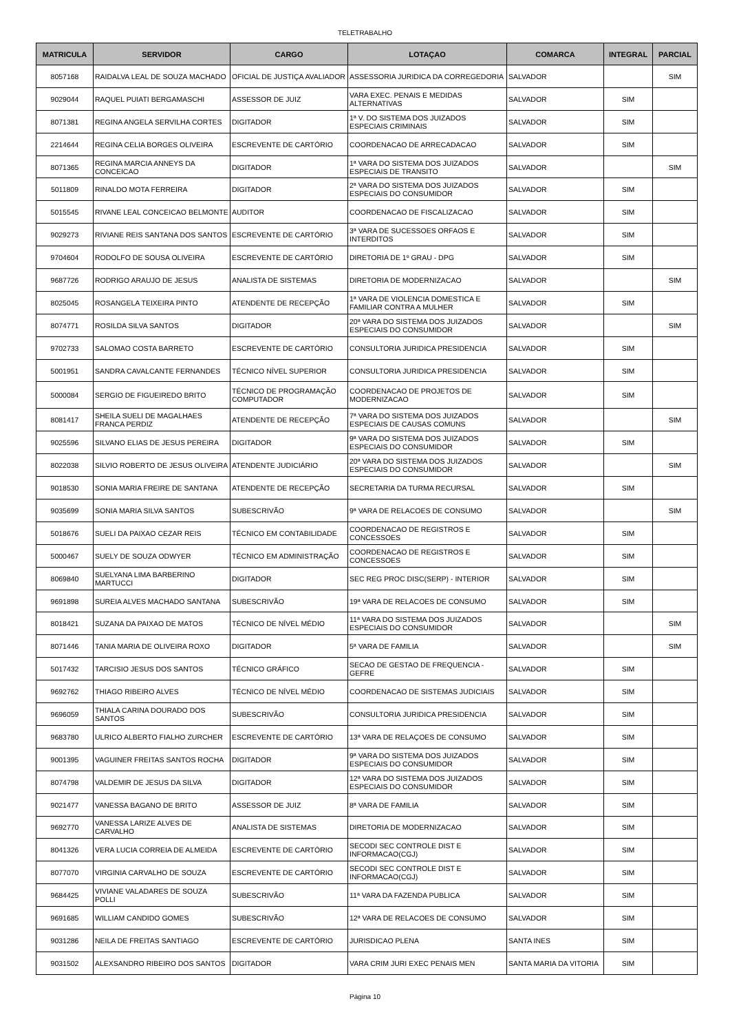TELETRABALHO
| MATRICULA | SERVIDOR | CARGO | LOTAÇAO | COMARCA | INTEGRAL | PARCIAL |
| --- | --- | --- | --- | --- | --- | --- |
| 8057168 | RAIDALVA LEAL DE SOUZA MACHADO | OFICIAL DE JUSTIÇA AVALIADOR | ASSESSORIA JURIDICA DA CORREGEDORIA | SALVADOR | | SIM |
| 9029044 | RAQUEL PUIATI BERGAMASCHI | ASSESSOR DE JUIZ | VARA EXEC. PENAIS E MEDIDAS ALTERNATIVAS | SALVADOR | SIM | |
| 8071381 | REGINA ANGELA SERVILHA CORTES | DIGITADOR | 1ª V. DO SISTEMA DOS JUIZADOS ESPECIAIS CRIMINAIS | SALVADOR | SIM | |
| 2214644 | REGINA CELIA BORGES OLIVEIRA | ESCREVENTE DE CARTÓRIO | COORDENACAO DE ARRECADACAO | SALVADOR | SIM | |
| 8071365 | REGINA MARCIA ANNEYS DA CONCEICAO | DIGITADOR | 1ª VARA DO SISTEMA DOS JUIZADOS ESPECIAIS DE TRANSITO | SALVADOR | | SIM |
| 5011809 | RINALDO MOTA FERREIRA | DIGITADOR | 2ª VARA DO SISTEMA DOS JUIZADOS ESPECIAIS DO CONSUMIDOR | SALVADOR | SIM | |
| 5015545 | RIVANE LEAL CONCEICAO BELMONTE | AUDITOR | COORDENACAO DE FISCALIZACAO | SALVADOR | SIM | |
| 9029273 | RIVIANE REIS SANTANA DOS SANTOS | ESCREVENTE DE CARTÓRIO | 3ª VARA DE SUCESSOES ORFAOS E INTERDITOS | SALVADOR | SIM | |
| 9704604 | RODOLFO DE SOUSA OLIVEIRA | ESCREVENTE DE CARTÓRIO | DIRETORIA DE 1º GRAU - DPG | SALVADOR | SIM | |
| 9687726 | RODRIGO ARAUJO DE JESUS | ANALISTA DE SISTEMAS | DIRETORIA DE MODERNIZACAO | SALVADOR | | SIM |
| 8025045 | ROSANGELA TEIXEIRA PINTO | ATENDENTE DE RECEPÇÃO | 1ª VARA DE VIOLENCIA DOMESTICA E FAMILIAR CONTRA A MULHER | SALVADOR | SIM | |
| 8074771 | ROSILDA SILVA SANTOS | DIGITADOR | 20ª VARA DO SISTEMA DOS JUIZADOS ESPECIAIS DO CONSUMIDOR | SALVADOR | | SIM |
| 9702733 | SALOMAO COSTA BARRETO | ESCREVENTE DE CARTÓRIO | CONSULTORIA JURIDICA PRESIDENCIA | SALVADOR | SIM | |
| 5001951 | SANDRA CAVALCANTE FERNANDES | TÉCNICO NÍVEL SUPERIOR | CONSULTORIA JURIDICA PRESIDENCIA | SALVADOR | SIM | |
| 5000084 | SERGIO DE FIGUEIREDO BRITO | TÉCNICO DE PROGRAMAÇÃO COMPUTADOR | COORDENACAO DE PROJETOS DE MODERNIZACAO | SALVADOR | SIM | |
| 8081417 | SHEILA SUELI DE MAGALHAES FRANCA PERDIZ | ATENDENTE DE RECEPÇÃO | 7ª VARA DO SISTEMA DOS JUIZADOS ESPECIAIS DE CAUSAS COMUNS | SALVADOR | | SIM |
| 9025596 | SILVANO ELIAS DE JESUS PEREIRA | DIGITADOR | 9ª VARA DO SISTEMA DOS JUIZADOS ESPECIAIS DO CONSUMIDOR | SALVADOR | SIM | |
| 8022038 | SILVIO ROBERTO DE JESUS OLIVEIRA | ATENDENTE JUDICIÁRIO | 20ª VARA DO SISTEMA DOS JUIZADOS ESPECIAIS DO CONSUMIDOR | SALVADOR | | SIM |
| 9018530 | SONIA MARIA FREIRE DE SANTANA | ATENDENTE DE RECEPÇÃO | SECRETARIA DA TURMA RECURSAL | SALVADOR | SIM | |
| 9035699 | SONIA MARIA SILVA SANTOS | SUBESCRIVÃO | 9ª VARA DE RELACOES DE CONSUMO | SALVADOR | | SIM |
| 5018676 | SUELI DA PAIXAO CEZAR REIS | TÉCNICO EM CONTABILIDADE | COORDENACAO DE REGISTROS E CONCESSOES | SALVADOR | SIM | |
| 5000467 | SUELY DE SOUZA ODWYER | TÉCNICO EM ADMINISTRAÇÃO | COORDENACAO DE REGISTROS E CONCESSOES | SALVADOR | SIM | |
| 8069840 | SUELYANA LIMA BARBERINO MARTUCCI | DIGITADOR | SEC REG PROC DISC(SERP) - INTERIOR | SALVADOR | SIM | |
| 9691898 | SUREIA ALVES MACHADO SANTANA | SUBESCRIVÃO | 19ª VARA DE RELACOES DE CONSUMO | SALVADOR | SIM | |
| 8018421 | SUZANA DA PAIXAO DE MATOS | TÉCNICO DE NÍVEL MÉDIO | 11ª VARA DO SISTEMA DOS JUIZADOS ESPECIAIS DO CONSUMIDOR | SALVADOR | | SIM |
| 8071446 | TANIA MARIA DE OLIVEIRA ROXO | DIGITADOR | 5ª VARA DE FAMILIA | SALVADOR | | SIM |
| 5017432 | TARCISIO JESUS DOS SANTOS | TÉCNICO GRÁFICO | SECAO DE GESTAO DE FREQUENCIA - GEFRE | SALVADOR | SIM | |
| 9692762 | THIAGO RIBEIRO ALVES | TÉCNICO DE NÍVEL MÉDIO | COORDENACAO DE SISTEMAS JUDICIAIS | SALVADOR | SIM | |
| 9696059 | THIALA CARINA DOURADO DOS SANTOS | SUBESCRIVÃO | CONSULTORIA JURIDICA PRESIDENCIA | SALVADOR | SIM | |
| 9683780 | ULRICO ALBERTO FIALHO ZURCHER | ESCREVENTE DE CARTÓRIO | 13ª VARA DE RELAÇOES DE CONSUMO | SALVADOR | SIM | |
| 9001395 | VAGUINER FREITAS SANTOS ROCHA | DIGITADOR | 9ª VARA DO SISTEMA DOS JUIZADOS ESPECIAIS DO CONSUMIDOR | SALVADOR | SIM | |
| 8074798 | VALDEMIR DE JESUS DA SILVA | DIGITADOR | 12ª VARA DO SISTEMA DOS JUIZADOS ESPECIAIS DO CONSUMIDOR | SALVADOR | SIM | |
| 9021477 | VANESSA BAGANO DE BRITO | ASSESSOR DE JUIZ | 8ª VARA DE FAMILIA | SALVADOR | SIM | |
| 9692770 | VANESSA LARIZE ALVES DE CARVALHO | ANALISTA DE SISTEMAS | DIRETORIA DE MODERNIZACAO | SALVADOR | SIM | |
| 8041326 | VERA LUCIA CORREIA DE ALMEIDA | ESCREVENTE DE CARTÓRIO | SECODI SEC CONTROLE DIST E INFORMACAO(CGJ) | SALVADOR | SIM | |
| 8077070 | VIRGINIA CARVALHO DE SOUZA | ESCREVENTE DE CARTÓRIO | SECODI SEC CONTROLE DIST E INFORMACAO(CGJ) | SALVADOR | SIM | |
| 9684425 | VIVIANE VALADARES DE SOUZA POLLI | SUBESCRIVÃO | 11ª VARA DA FAZENDA PUBLICA | SALVADOR | SIM | |
| 9691685 | WILLIAM CANDIDO GOMES | SUBESCRIVÃO | 12ª VARA DE RELACOES DE CONSUMO | SALVADOR | SIM | |
| 9031286 | NEILA DE FREITAS SANTIAGO | ESCREVENTE DE CARTÓRIO | JURISDICAO PLENA | SANTA INES | SIM | |
| 9031502 | ALEXSANDRO RIBEIRO DOS SANTOS | DIGITADOR | VARA CRIM JURI EXEC PENAIS MEN | SANTA MARIA DA VITORIA | SIM | |
Página 10